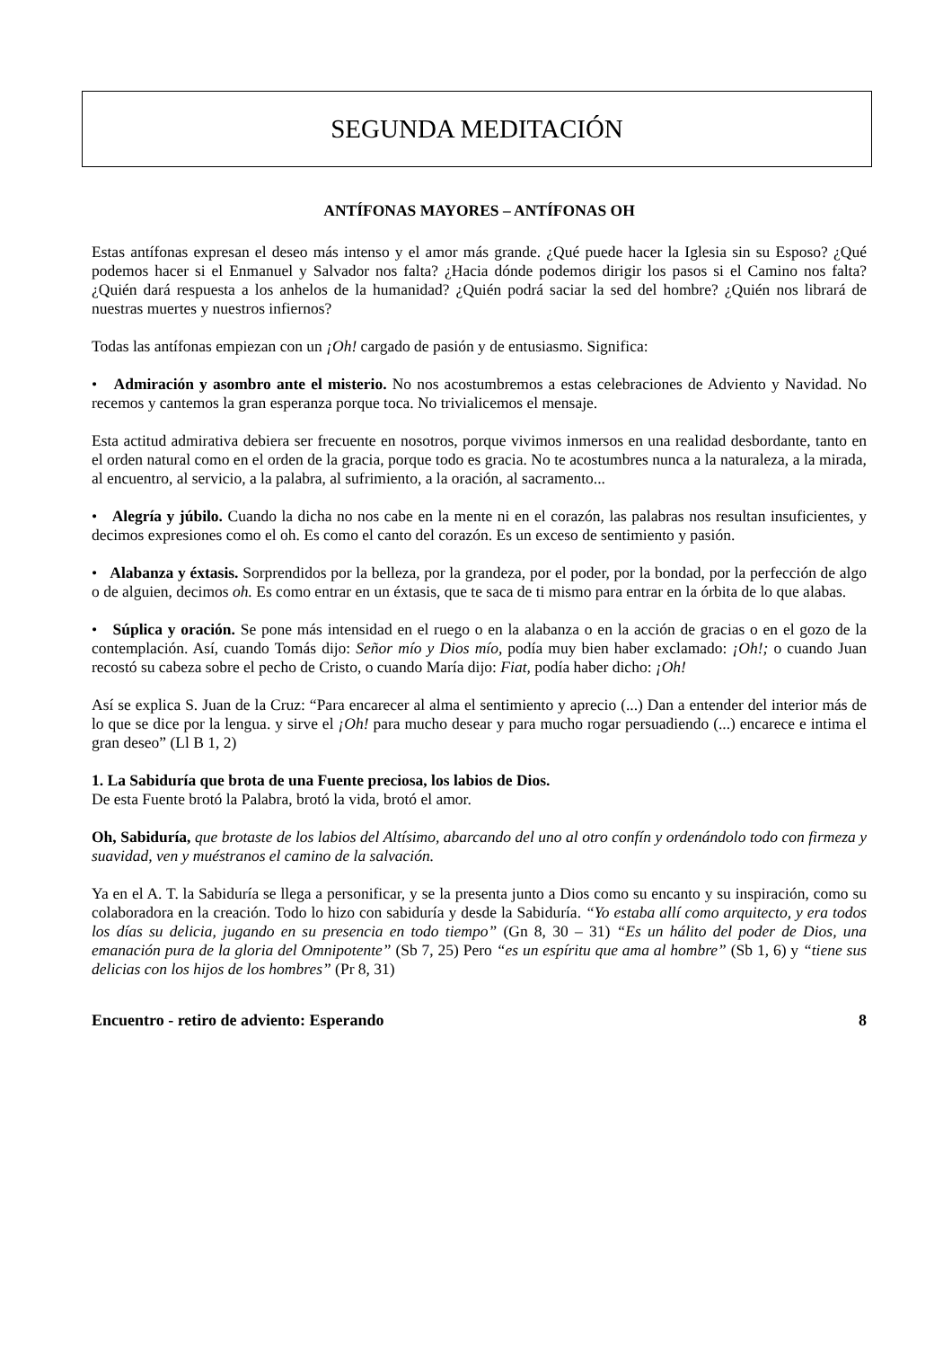SEGUNDA MEDITACIÓN
ANTÍFONAS MAYORES – ANTÍFONAS OH
Estas antífonas expresan el deseo más intenso y el amor más grande. ¿Qué puede hacer la Iglesia sin su Esposo? ¿Qué podemos hacer si el Enmanuel y Salvador nos falta? ¿Hacia dónde podemos dirigir los pasos si el Camino nos falta? ¿Quién dará respuesta a los anhelos de la humanidad? ¿Quién podrá saciar la sed del hombre? ¿Quién nos librará de nuestras muertes y nuestros infiernos?
Todas las antífonas empiezan con un ¡Oh! cargado de pasión y de entusiasmo. Significa:
• Admiración y asombro ante el misterio. No nos acostumbremos a estas celebraciones de Adviento y Navidad. No recemos y cantemos la gran esperanza porque toca. No trivialicemos el mensaje.
Esta actitud admirativa debiera ser frecuente en nosotros, porque vivimos inmersos en una realidad desbordante, tanto en el orden natural como en el orden de la gracia, porque todo es gracia. No te acostumbres nunca a la naturaleza, a la mirada, al encuentro, al servicio, a la palabra, al sufrimiento, a la oración, al sacramento...
• Alegría y júbilo. Cuando la dicha no nos cabe en la mente ni en el corazón, las palabras nos resultan insuficientes, y decimos expresiones como el oh. Es como el canto del corazón. Es un exceso de sentimiento y pasión.
• Alabanza y éxtasis. Sorprendidos por la belleza, por la grandeza, por el poder, por la bondad, por la perfección de algo o de alguien, decimos oh. Es como entrar en un éxtasis, que te saca de ti mismo para entrar en la órbita de lo que alabas.
• Súplica y oración. Se pone más intensidad en el ruego o en la alabanza o en la acción de gracias o en el gozo de la contemplación. Así, cuando Tomás dijo: Señor mío y Dios mío, podía muy bien haber exclamado: ¡Oh!; o cuando Juan recostó su cabeza sobre el pecho de Cristo, o cuando María dijo: Fiat, podía haber dicho: ¡Oh!
Así se explica S. Juan de la Cruz: “Para encarecer al alma el sentimiento y aprecio (...) Dan a entender del interior más de lo que se dice por la lengua. y sirve el ¡Oh! para mucho desear y para mucho rogar persuadiendo (...) encarece e intima el gran deseo” (Ll B 1, 2)
1. La Sabiduría que brota de una Fuente preciosa, los labios de Dios.
De esta Fuente brotó la Palabra, brotó la vida, brotó el amor.
Oh, Sabiduría, que brotaste de los labios del Altísimo, abarcando del uno al otro confín y ordenándolo todo con firmeza y suavidad, ven y muéstranos el camino de la salvación.
Ya en el A. T. la Sabiduría se llega a personificar, y se la presenta junto a Dios como su encanto y su inspiración, como su colaboradora en la creación. Todo lo hizo con sabiduría y desde la Sabiduría. “Yo estaba allí como arquitecto, y era todos los días su delicia, jugando en su presencia en todo tiempo” (Gn 8, 30 – 31) “Es un hálito del poder de Dios, una emanación pura de la gloria del Omnipotente” (Sb 7, 25) Pero “es un espíritu que ama al hombre” (Sb 1, 6) y “tiene sus delicias con los hijos de los hombres” (Pr 8, 31)
Encuentro - retiro de adviento: Esperando 8